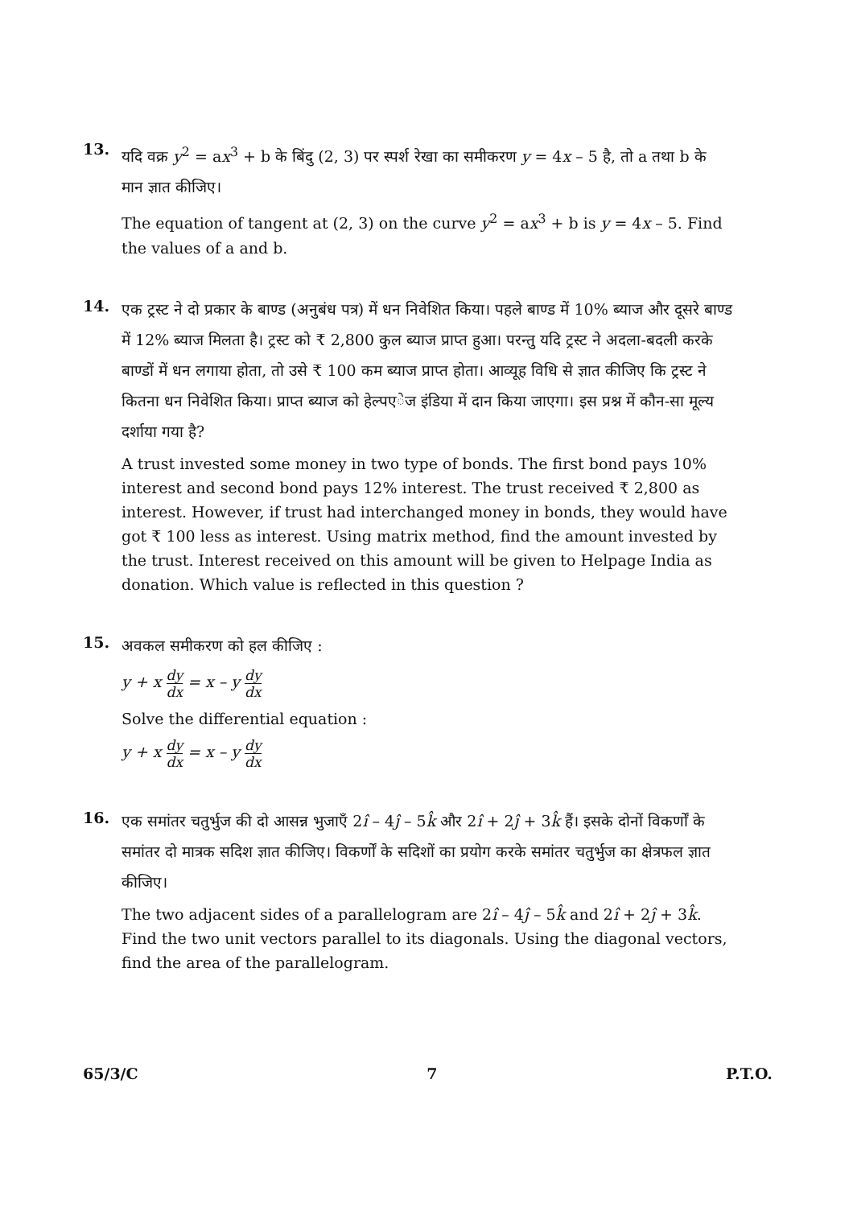13.
यदि वक्र y<sup>2</sup> = ax<sup>3</sup> + b के बिंदु (2, 3) पर स्पर्श रेखा का समीकरण y = 4x – 5 है, तो a तथा b के मान ज्ञात कीजिए।
The equation of tangent at (2, 3) on the curve y<sup>2</sup> = ax<sup>3</sup> + b is y = 4x – 5. Find the values of a and b.
14.
एक ट्रस्ट ने दो प्रकार के बाण्ड (अनुबंध पत्र) में धन निवेशित किया। पहले बाण्ड में 10% ब्याज और दूसरे बाण्ड में 12% ब्याज मिलता है। ट्रस्ट को ₹ 2,800 कुल ब्याज प्राप्त हुआ। परन्तु यदि ट्रस्ट ने अदला-बदली करके बाण्डों में धन लगाया होता, तो उसे ₹ 100 कम ब्याज प्राप्त होता। आव्यूह विधि से ज्ञात कीजिए कि ट्रस्ट ने कितना धन निवेशित किया। प्राप्त ब्याज को हेल्पएेज इंडिया में दान किया जाएगा। इस प्रश्न में कौन-सा मूल्य दर्शाया गया है?
A trust invested some money in two type of bonds. The first bond pays 10% interest and second bond pays 12% interest. The trust received ₹ 2,800 as interest. However, if trust had interchanged money in bonds, they would have got ₹ 100 less as interest. Using matrix method, find the amount invested by the trust. Interest received on this amount will be given to Helpage India as donation. Which value is reflected in this question ?
15.
अवकल समीकरण को हल कीजिए :
y + x dy dx = x – y dy dx
Solve the differential equation :
y + x dy dx = x – y dy dx
16.
एक समांतर चतुर्भुज की दो आसन्न भुजाएँ 2î – 4ĵ – 5k̂ और 2î + 2ĵ + 3k̂ हैं। इसके दोनों विकर्णों के समांतर दो मात्रक सदिश ज्ञात कीजिए। विकर्णों के सदिशों का प्रयोग करके समांतर चतुर्भुज का क्षेत्रफल ज्ञात कीजिए।
The two adjacent sides of a parallelogram are 2î – 4ĵ – 5k̂ and 2î + 2ĵ + 3k̂. Find the two unit vectors parallel to its diagonals. Using the diagonal vectors, find the area of the parallelogram.
65/3/C 7 P.T.O.